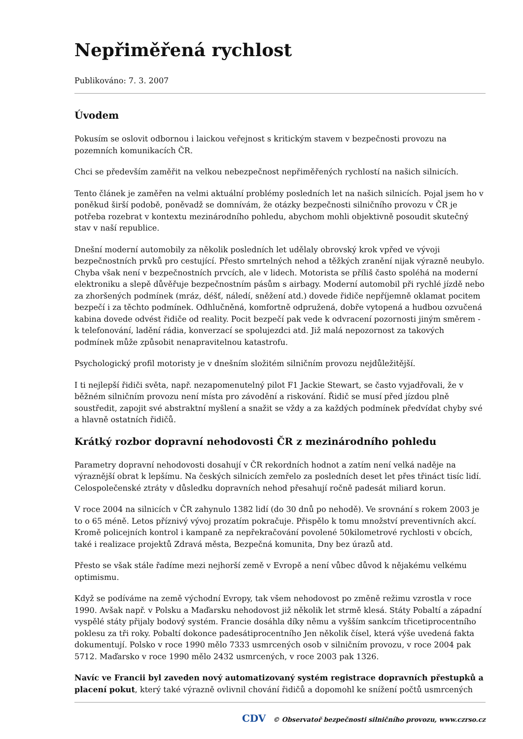Nepřiměřená rychlost
Publikováno: 7. 3. 2007
Úvodem
Pokusím se oslovit odbornou i laickou veřejnost s kritickým stavem v bezpečnosti provozu na pozemních komunikacích ČR.
Chci se především zaměřit na velkou nebezpečnost nepřiměřených rychlostí na našich silnicích.
Tento článek je zaměřen na velmi aktuální problémy posledních let na našich silnicích. Pojal jsem ho v poněkud širší podobě, poněvadž se domnívám, že otázky bezpečnosti silničního provozu v ČR je potřeba rozebrat v kontextu mezinárodního pohledu, abychom mohli objektivně posoudit skutečný stav v naší republice.
Dnešní moderní automobily za několik posledních let udělaly obrovský krok vpřed ve vývoji bezpečnostních prvků pro cestující. Přesto smrtelných nehod a těžkých zranění nijak výrazně neubylo. Chyba však není v bezpečnostních prvcích, ale v lidech. Motorista se příliš často spoléhá na moderní elektroniku a slepě důvěřuje bezpečnostním pásům s airbagy. Moderní automobil při rychlé jízdě nebo za zhoršených podmínek (mráz, déšť, náledí, sněžení atd.) dovede řidiče nepříjemně oklamat pocitem bezpečí i za těchto podmínek. Odhlučněná, komfortně odpružená, dobře vytopená a hudbou ozvučená kabina dovede odvést řidiče od reality. Pocit bezpečí pak vede k odvracení pozornosti jiným směrem - k telefonování, ladění rádia, konverzací se spolujezdci atd. Již malá nepozornost za takových podmínek může způsobit nenapravitelnou katastrofu.
Psychologický profil motoristy je v dnešním složitém silničním provozu nejdůležitější.
I ti nejlepší řidiči světa, např. nezapomenutelný pilot F1 Jackie Stewart, se často vyjadřovali, že v běžném silničním provozu není místa pro závodění a riskování. Řidič se musí před jízdou plně soustředit, zapojit své abstraktní myšlení a snažit se vždy a za každých podmínek předvídat chyby své a hlavně ostatních řidičů.
Krátký rozbor dopravní nehodovosti ČR z mezinárodního pohledu
Parametry dopravní nehodovosti dosahují v ČR rekordních hodnot a zatím není velká naděje na výraznější obrat k lepšímu. Na českých silnicích zemřelo za posledních deset let přes třináct tisíc lidí. Celospolečenské ztráty v důsledku dopravních nehod přesahují ročně padesát miliard korun.
V roce 2004 na silnicích v ČR zahynulo 1382 lidí (do 30 dnů po nehodě). Ve srovnání s rokem 2003 je to o 65 méně. Letos příznivý vývoj prozatím pokračuje. Přispělo k tomu množství preventivních akcí. Kromě policejních kontrol i kampaně za nepřekračování povolené 50kilometrové rychlosti v obcích, také i realizace projektů Zdravá města, Bezpečná komunita, Dny bez úrazů atd.
Přesto se však stále řadíme mezi nejhorší země v Evropě a není vůbec důvod k nějakému velkému optimismu.
Když se podíváme na země východní Evropy, tak všem nehodovost po změně režimu vzrostla v roce 1990. Avšak např. v Polsku a Maďarsku nehodovost již několik let strmě klesá. Státy Pobaltí a západní vyspělé státy přijaly bodový systém. Francie dosáhla díky němu a vyšším sankcím třicetiprocentního poklesu za tři roky. Pobaltí dokonce padesátiprocentního Jen několik čísel, která výše uvedená fakta dokumentují. Polsko v roce 1990 mělo 7333 usmrcených osob v silničním provozu, v roce 2004 pak 5712. Maďarsko v roce 1990 mělo 2432 usmrcených, v roce 2003 pak 1326.
Navíc ve Francii byl zaveden nový automatizovaný systém registrace dopravních přestupků a placení pokut, který také výrazně ovlivnil chování řidičů a dopomohl ke snížení počtů usmrcených
CDV © Observatoř bezpečnosti silničního provozu, www.czrso.cz